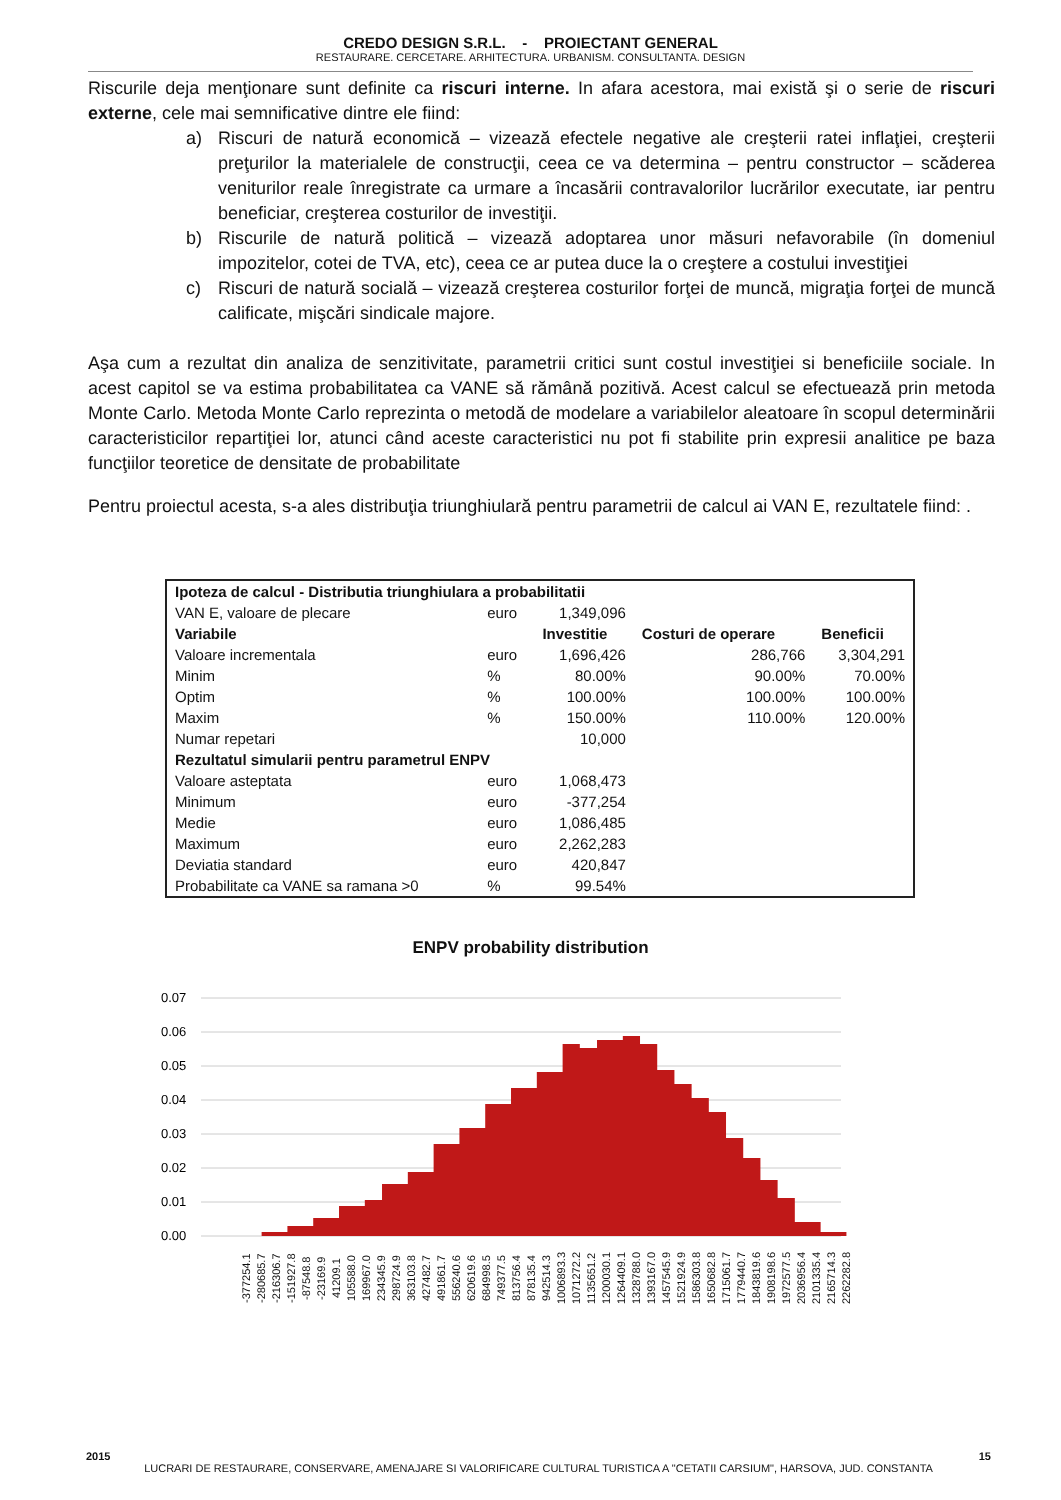CREDO DESIGN S.R.L. - PROIECTANT GENERAL
RESTAURARE. CERCETARE. ARHITECTURA. URBANISM. CONSULTANTA. DESIGN
Riscurile deja menţionare sunt definite ca riscuri interne. In afara acestora, mai există şi o serie de riscuri externe, cele mai semnificative dintre ele fiind:
a) Riscuri de natură economică – vizează efectele negative ale creşterii ratei inflaţiei, creşterii preţurilor la materialele de construcţii, ceea ce va determina – pentru constructor – scăderea veniturilor reale înregistrate ca urmare a încasării contravalorilor lucrărilor executate, iar pentru beneficiar, creşterea costurilor de investiţii.
b) Riscurile de natură politică – vizează adoptarea unor măsuri nefavorabile (în domeniul impozitelor, cotei de TVA, etc), ceea ce ar putea duce la o creştere a costului investiţiei
c) Riscuri de natură socială – vizează creşterea costurilor forţei de muncă, migraţia forţei de muncă calificate, mişcări sindicale majore.
Aşa cum a rezultat din analiza de senzitivitate, parametrii critici sunt costul investiţiei si beneficiile sociale. In acest capitol se va estima probabilitatea ca VANE să rămână pozitivă. Acest calcul se efectuează prin metoda Monte Carlo. Metoda Monte Carlo reprezinta o metodă de modelare a variabilelor aleatoare în scopul determinării caracteristicilor repartiţiei lor, atunci când aceste caracteristici nu pot fi stabilite prin expresii analitice pe baza funcţiilor teoretice de densitate de probabilitate
Pentru proiectul acesta, s-a ales distribuţia triunghiulară pentru parametrii de calcul ai VAN E, rezultatele fiind: .
| Ipoteza de calcul - Distributia triunghiulara a probabilitatii | | | | |
| --- | --- | --- | --- | --- |
| VAN E, valoare de plecare | euro | 1,349,096 | | |
| Variabile | | Investitie | Costuri de operare | Beneficii |
| Valoare incrementala | euro | 1,696,426 | 286,766 | 3,304,291 |
| Minim | % | 80.00% | 90.00% | 70.00% |
| Optim | % | 100.00% | 100.00% | 100.00% |
| Maxim | % | 150.00% | 110.00% | 120.00% |
| Numar repetari | | 10,000 | | |
| Rezultatul simularii pentru parametrul ENPV | | | | |
| Valoare asteptata | euro | 1,068,473 | | |
| Minimum | euro | -377,254 | | |
| Medie | euro | 1,086,485 | | |
| Maximum | euro | 2,262,283 | | |
| Deviatia standard | euro | 420,847 | | |
| Probabilitate ca VANE sa ramana >0 | % | 99.54% | | |
ENPV probability distribution
0.07
0.06
0.05
0.04
0.03
0.02
0.01
0.00
-377254.1 -280685.7 -216306.7 -151927.8 -87548.8 -23169.9 41209.1 105588.0 169967.0 234345.9 298724.9 363103.8 427482.7 491861.7 556240.6 620619.6 684998.5 749377.5 813756.4 878135.4 942514.3 1006893.3 1071272.2 1135651.2 1200030.1 1264409.1 1328788.0 1393167.0 1457545.9 1521924.9 1586303.8 1650682.8 1715061.7 1779440.7 1843819.6 1908198.6 1972577.5 2036956.4 2101335.4 2165714.3 2262282.8
2015 15
LUCRARI DE RESTAURARE, CONSERVARE, AMENAJARE SI VALORIFICARE CULTURAL TURISTICA A "CETATII CARSIUM", HARSOVA, JUD. CONSTANTA